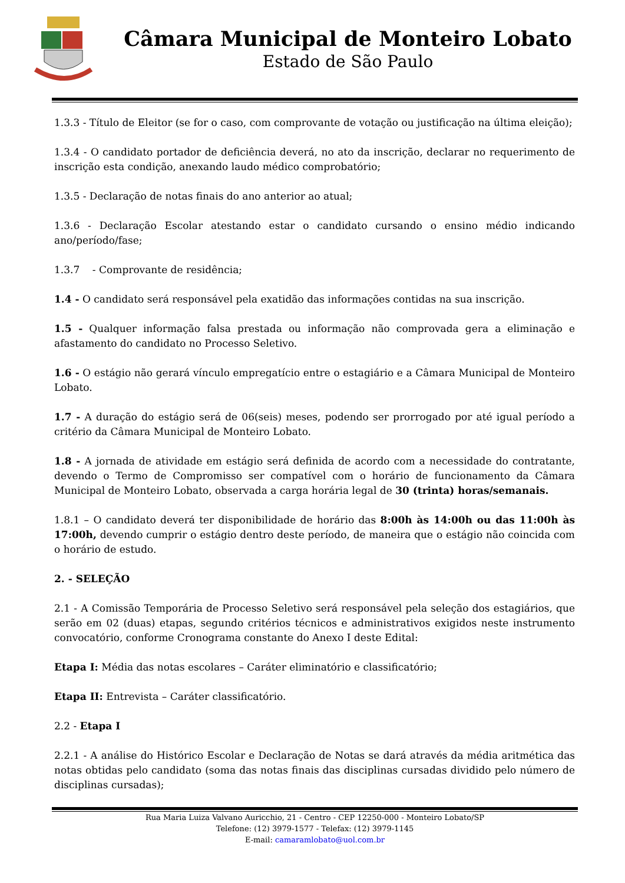Câmara Municipal de Monteiro Lobato
Estado de São Paulo
1.3.3 - Título de Eleitor (se for o caso, com comprovante de votação ou justificação na última eleição);
1.3.4 - O candidato portador de deficiência deverá, no ato da inscrição, declarar no requerimento de inscrição esta condição, anexando laudo médico comprobatório;
1.3.5 - Declaração de notas finais do ano anterior ao atual;
1.3.6 - Declaração Escolar atestando estar o candidato cursando o ensino médio indicando ano/período/fase;
1.3.7 - Comprovante de residência;
1.4 - O candidato será responsável pela exatidão das informações contidas na sua inscrição.
1.5 - Qualquer informação falsa prestada ou informação não comprovada gera a eliminação e afastamento do candidato no Processo Seletivo.
1.6 - O estágio não gerará vínculo empregatício entre o estagiário e a Câmara Municipal de Monteiro Lobato.
1.7 - A duração do estágio será de 06(seis) meses, podendo ser prorrogado por até igual período a critério da Câmara Municipal de Monteiro Lobato.
1.8 - A jornada de atividade em estágio será definida de acordo com a necessidade do contratante, devendo o Termo de Compromisso ser compatível com o horário de funcionamento da Câmara Municipal de Monteiro Lobato, observada a carga horária legal de 30 (trinta) horas/semanais.
1.8.1 – O candidato deverá ter disponibilidade de horário das 8:00h às 14:00h ou das 11:00h às 17:00h, devendo cumprir o estágio dentro deste período, de maneira que o estágio não coincida com o horário de estudo.
2. - SELEÇÃO
2.1 - A Comissão Temporária de Processo Seletivo será responsável pela seleção dos estagiários, que serão em 02 (duas) etapas, segundo critérios técnicos e administrativos exigidos neste instrumento convocatório, conforme Cronograma constante do Anexo I deste Edital:
Etapa I: Média das notas escolares – Caráter eliminatório e classificatório;
Etapa II: Entrevista – Caráter classificatório.
2.2 - Etapa I
2.2.1 - A análise do Histórico Escolar e Declaração de Notas se dará através da média aritmética das notas obtidas pelo candidato (soma das notas finais das disciplinas cursadas dividido pelo número de disciplinas cursadas);
Rua Maria Luiza Valvano Auricchio, 21 - Centro - CEP 12250-000 - Monteiro Lobato/SP
Telefone: (12) 3979-1577 - Telefax: (12) 3979-1145
E-mail: camaramlobato@uol.com.br